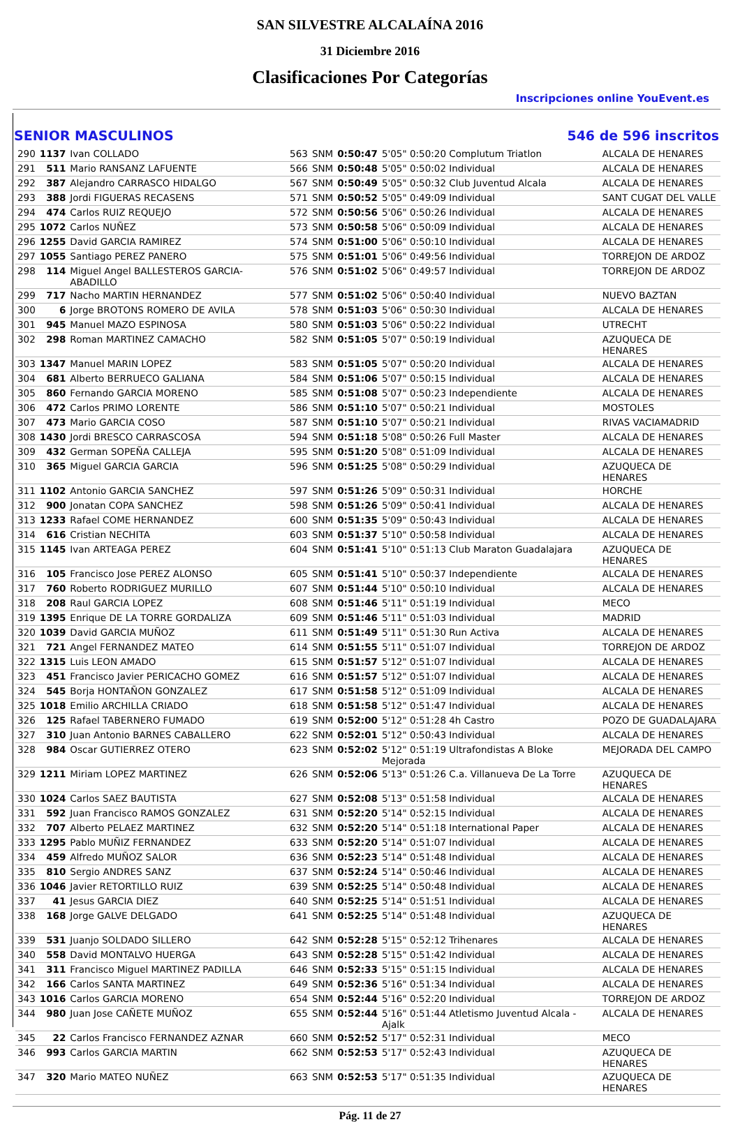SAN SILVESTRE ALCALAÍNA 2016
31 Diciembre 2016
Clasificaciones Por Categorías
Inscripciones online YouEvent.es
SENIOR MASCULINOS 546 de 596 inscritos
| 290 | 1137 | Ivan COLLADO | 563 | SNM | 0:50:47 | 5'05" 0:50:20 Complutum Triatlon | ALCALA DE HENARES |
| 291 | 511 | Mario RANSANZ LAFUENTE | 566 | SNM | 0:50:48 | 5'05" 0:50:02 Individual | ALCALA DE HENARES |
| 292 | 387 | Alejandro CARRASCO HIDALGO | 567 | SNM | 0:50:49 | 5'05" 0:50:32 Club Juventud Alcala | ALCALA DE HENARES |
| 293 | 388 | Jordi FIGUERAS RECASENS | 571 | SNM | 0:50:52 | 5'05" 0:49:09 Individual | SANT CUGAT DEL VALLE |
| 294 | 474 | Carlos RUIZ REQUEJO | 572 | SNM | 0:50:56 | 5'06" 0:50:26 Individual | ALCALA DE HENARES |
| 295 | 1072 | Carlos NUÑEZ | 573 | SNM | 0:50:58 | 5'06" 0:50:09 Individual | ALCALA DE HENARES |
| 296 | 1255 | David GARCIA RAMIREZ | 574 | SNM | 0:51:00 | 5'06" 0:50:10 Individual | ALCALA DE HENARES |
| 297 | 1055 | Santiago PEREZ PANERO | 575 | SNM | 0:51:01 | 5'06" 0:49:56 Individual | TORREJON DE ARDOZ |
| 298 | 114 | Miguel Angel BALLESTEROS GARCIA-ABADILLO | 576 | SNM | 0:51:02 | 5'06" 0:49:57 Individual | TORREJON DE ARDOZ |
| 299 | 717 | Nacho MARTIN HERNANDEZ | 577 | SNM | 0:51:02 | 5'06" 0:50:40 Individual | NUEVO BAZTAN |
| 300 | 6 | Jorge BROTONS ROMERO DE AVILA | 578 | SNM | 0:51:03 | 5'06" 0:50:30 Individual | ALCALA DE HENARES |
| 301 | 945 | Manuel MAZO ESPINOSA | 580 | SNM | 0:51:03 | 5'06" 0:50:22 Individual | UTRECHT |
| 302 | 298 | Roman MARTINEZ CAMACHO | 582 | SNM | 0:51:05 | 5'07" 0:50:19 Individual | AZUQUECA DE HENARES |
| 303 | 1347 | Manuel MARIN LOPEZ | 583 | SNM | 0:51:05 | 5'07" 0:50:20 Individual | ALCALA DE HENARES |
| 304 | 681 | Alberto BERRUECO GALIANA | 584 | SNM | 0:51:06 | 5'07" 0:50:15 Individual | ALCALA DE HENARES |
| 305 | 860 | Fernando GARCIA MORENO | 585 | SNM | 0:51:08 | 5'07" 0:50:23 Independiente | ALCALA DE HENARES |
| 306 | 472 | Carlos PRIMO LORENTE | 586 | SNM | 0:51:10 | 5'07" 0:50:21 Individual | MOSTOLES |
| 307 | 473 | Mario GARCIA COSO | 587 | SNM | 0:51:10 | 5'07" 0:50:21 Individual | RIVAS VACIAMADRID |
| 308 | 1430 | Jordi BRESCO CARRASCOSA | 594 | SNM | 0:51:18 | 5'08" 0:50:26 Full Master | ALCALA DE HENARES |
| 309 | 432 | German SOPEÑA CALLEJA | 595 | SNM | 0:51:20 | 5'08" 0:51:09 Individual | ALCALA DE HENARES |
| 310 | 365 | Miguel GARCIA GARCIA | 596 | SNM | 0:51:25 | 5'08" 0:50:29 Individual | AZUQUECA DE HENARES |
| 311 | 1102 | Antonio GARCIA SANCHEZ | 597 | SNM | 0:51:26 | 5'09" 0:50:31 Individual | HORCHE |
| 312 | 900 | Jonatan COPA SANCHEZ | 598 | SNM | 0:51:26 | 5'09" 0:50:41 Individual | ALCALA DE HENARES |
| 313 | 1233 | Rafael COME HERNANDEZ | 600 | SNM | 0:51:35 | 5'09" 0:50:43 Individual | ALCALA DE HENARES |
| 314 | 616 | Cristian NECHITA | 603 | SNM | 0:51:37 | 5'10" 0:50:58 Individual | ALCALA DE HENARES |
| 315 | 1145 | Ivan ARTEAGA PEREZ | 604 | SNM | 0:51:41 | 5'10" 0:51:13 Club Maraton Guadalajara | AZUQUECA DE HENARES |
| 316 | 105 | Francisco Jose PEREZ ALONSO | 605 | SNM | 0:51:41 | 5'10" 0:50:37 Independiente | ALCALA DE HENARES |
| 317 | 760 | Roberto RODRIGUEZ MURILLO | 607 | SNM | 0:51:44 | 5'10" 0:50:10 Individual | ALCALA DE HENARES |
| 318 | 208 | Raul GARCIA LOPEZ | 608 | SNM | 0:51:46 | 5'11" 0:51:19 Individual | MECO |
| 319 | 1395 | Enrique DE LA TORRE GORDALIZA | 609 | SNM | 0:51:46 | 5'11" 0:51:03 Individual | MADRID |
| 320 | 1039 | David GARCIA MUÑOZ | 611 | SNM | 0:51:49 | 5'11" 0:51:30 Run Activa | ALCALA DE HENARES |
| 321 | 721 | Angel FERNANDEZ MATEO | 614 | SNM | 0:51:55 | 5'11" 0:51:07 Individual | TORREJON DE ARDOZ |
| 322 | 1315 | Luis LEON AMADO | 615 | SNM | 0:51:57 | 5'12" 0:51:07 Individual | ALCALA DE HENARES |
| 323 | 451 | Francisco Javier PERICACHO GOMEZ | 616 | SNM | 0:51:57 | 5'12" 0:51:07 Individual | ALCALA DE HENARES |
| 324 | 545 | Borja HONTAÑON GONZALEZ | 617 | SNM | 0:51:58 | 5'12" 0:51:09 Individual | ALCALA DE HENARES |
| 325 | 1018 | Emilio ARCHILLA CRIADO | 618 | SNM | 0:51:58 | 5'12" 0:51:47 Individual | ALCALA DE HENARES |
| 326 | 125 | Rafael TABERNERO FUMADO | 619 | SNM | 0:52:00 | 5'12" 0:51:28 4h Castro | POZO DE GUADALAJARA |
| 327 | 310 | Juan Antonio BARNES CABALLERO | 622 | SNM | 0:52:01 | 5'12" 0:50:43 Individual | ALCALA DE HENARES |
| 328 | 984 | Oscar GUTIERREZ OTERO | 623 | SNM | 0:52:02 | 5'12" 0:51:19 Ultrafondistas A Bloke Mejorada | MEJORADA DEL CAMPO |
| 329 | 1211 | Miriam LOPEZ MARTINEZ | 626 | SNM | 0:52:06 | 5'13" 0:51:26 C.a. Villanueva De La Torre | AZUQUECA DE HENARES |
| 330 | 1024 | Carlos SAEZ BAUTISTA | 627 | SNM | 0:52:08 | 5'13" 0:51:58 Individual | ALCALA DE HENARES |
| 331 | 592 | Juan Francisco RAMOS GONZALEZ | 631 | SNM | 0:52:20 | 5'14" 0:52:15 Individual | ALCALA DE HENARES |
| 332 | 707 | Alberto PELAEZ MARTINEZ | 632 | SNM | 0:52:20 | 5'14" 0:51:18 International Paper | ALCALA DE HENARES |
| 333 | 1295 | Pablo MUÑIZ FERNANDEZ | 633 | SNM | 0:52:20 | 5'14" 0:51:07 Individual | ALCALA DE HENARES |
| 334 | 459 | Alfredo MUÑOZ SALOR | 636 | SNM | 0:52:23 | 5'14" 0:51:48 Individual | ALCALA DE HENARES |
| 335 | 810 | Sergio ANDRES SANZ | 637 | SNM | 0:52:24 | 5'14" 0:50:46 Individual | ALCALA DE HENARES |
| 336 | 1046 | Javier RETORTILLO RUIZ | 639 | SNM | 0:52:25 | 5'14" 0:50:48 Individual | ALCALA DE HENARES |
| 337 | 41 | Jesus GARCIA DIEZ | 640 | SNM | 0:52:25 | 5'14" 0:51:51 Individual | ALCALA DE HENARES |
| 338 | 168 | Jorge GALVE DELGADO | 641 | SNM | 0:52:25 | 5'14" 0:51:48 Individual | AZUQUECA DE HENARES |
| 339 | 531 | Juanjo SOLDADO SILLERO | 642 | SNM | 0:52:28 | 5'15" 0:52:12 Trihenares | ALCALA DE HENARES |
| 340 | 558 | David MONTALVO HUERGA | 643 | SNM | 0:52:28 | 5'15" 0:51:42 Individual | ALCALA DE HENARES |
| 341 | 311 | Francisco Miguel MARTINEZ PADILLA | 646 | SNM | 0:52:33 | 5'15" 0:51:15 Individual | ALCALA DE HENARES |
| 342 | 166 | Carlos SANTA MARTINEZ | 649 | SNM | 0:52:36 | 5'16" 0:51:34 Individual | ALCALA DE HENARES |
| 343 | 1016 | Carlos GARCIA MORENO | 654 | SNM | 0:52:44 | 5'16" 0:52:20 Individual | TORREJON DE ARDOZ |
| 344 | 980 | Juan Jose CAÑETE MUÑOZ | 655 | SNM | 0:52:44 | 5'16" 0:51:44 Atletismo Juventud Alcala - Ajalk | ALCALA DE HENARES |
| 345 | 22 | Carlos Francisco FERNANDEZ AZNAR | 660 | SNM | 0:52:52 | 5'17" 0:52:31 Individual | MECO |
| 346 | 993 | Carlos GARCIA MARTIN | 662 | SNM | 0:52:53 | 5'17" 0:52:43 Individual | AZUQUECA DE HENARES |
| 347 | 320 | Mario MATEO NUÑEZ | 663 | SNM | 0:52:53 | 5'17" 0:51:35 Individual | AZUQUECA DE HENARES |
Pág. 11 de 27